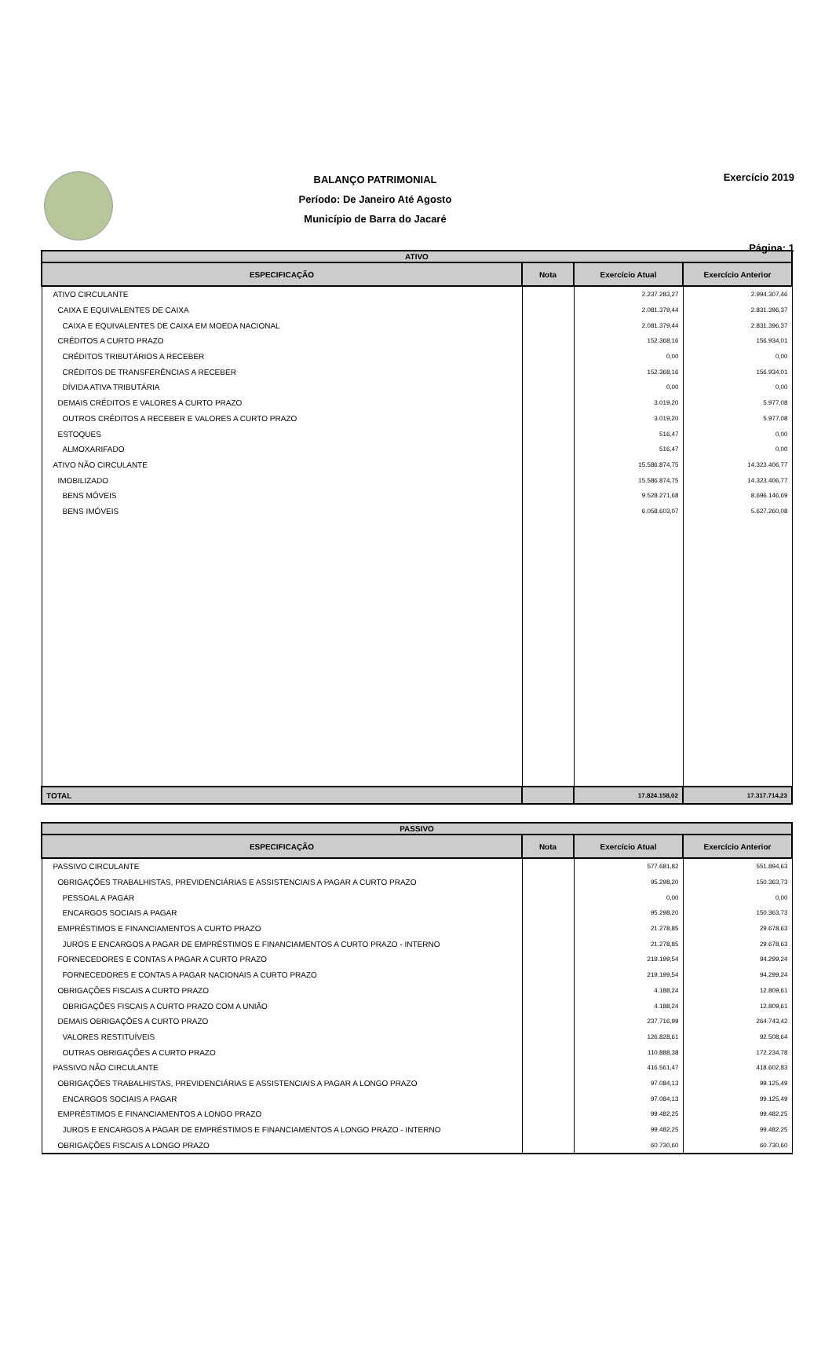BALANÇO PATRIMONIAL
Período: De Janeiro Até Agosto
Município de Barra do Jacaré
Exercício 2019
Página: 1
| ATIVO | | | |
| --- | --- | --- | --- |
| ESPECIFICAÇÃO | Nota | Exercício Atual | Exercício Anterior |
| ATIVO CIRCULANTE | | 2.237.283,27 | 2.994.307,46 |
| CAIXA E EQUIVALENTES DE CAIXA | | 2.081.379,44 | 2.831.396,37 |
| CAIXA E EQUIVALENTES DE CAIXA EM MOEDA NACIONAL | | 2.081.379,44 | 2.831.396,37 |
| CRÉDITOS A CURTO PRAZO | | 152.368,16 | 156.934,01 |
| CRÉDITOS TRIBUTÁRIOS A RECEBER | | 0,00 | 0,00 |
| CRÉDITOS DE TRANSFERÊNCIAS A RECEBER | | 152.368,16 | 156.934,01 |
| DÍVIDA ATIVA TRIBUTÁRIA | | 0,00 | 0,00 |
| DEMAIS CRÉDITOS E VALORES A CURTO PRAZO | | 3.019,20 | 5.977,08 |
| OUTROS CRÉDITOS A RECEBER E VALORES A CURTO PRAZO | | 3.019,20 | 5.977,08 |
| ESTOQUES | | 516,47 | 0,00 |
| ALMOXARIFADO | | 516,47 | 0,00 |
| ATIVO NÃO CIRCULANTE | | 15.586.874,75 | 14.323.406,77 |
| IMOBILIZADO | | 15.586.874,75 | 14.323.406,77 |
| BENS MÓVEIS | | 9.528.271,68 | 8.696.146,69 |
| BENS IMÓVEIS | | 6.058.603,07 | 5.627.260,08 |
| TOTAL | | 17.824.158,02 | 17.317.714,23 |
| PASSIVO | | | |
| --- | --- | --- | --- |
| ESPECIFICAÇÃO | Nota | Exercício Atual | Exercício Anterior |
| PASSIVO CIRCULANTE | | 577.681,82 | 551.894,63 |
| OBRIGAÇÕES TRABALHISTAS, PREVIDENCIÁRIAS E ASSISTENCIAIS A PAGAR A CURTO PRAZO | | 95.298,20 | 150.363,73 |
| PESSOAL A PAGAR | | 0,00 | 0,00 |
| ENCARGOS SOCIAIS A PAGAR | | 95.298,20 | 150.363,73 |
| EMPRÉSTIMOS E FINANCIAMENTOS A CURTO PRAZO | | 21.278,85 | 29.678,63 |
| JUROS E ENCARGOS A PAGAR DE EMPRÉSTIMOS E FINANCIAMENTOS A CURTO PRAZO - INTERNO | | 21.278,85 | 29.678,63 |
| FORNECEDORES E CONTAS A PAGAR A CURTO PRAZO | | 219.199,54 | 94.299,24 |
| FORNECEDORES E CONTAS A PAGAR NACIONAIS A CURTO PRAZO | | 219.199,54 | 94.299,24 |
| OBRIGAÇÕES FISCAIS A CURTO PRAZO | | 4.188,24 | 12.809,61 |
| OBRIGAÇÕES FISCAIS A CURTO PRAZO COM A UNIÃO | | 4.188,24 | 12.809,61 |
| DEMAIS OBRIGAÇÕES A CURTO PRAZO | | 237.716,99 | 264.743,42 |
| VALORES RESTITUÍVEIS | | 126.828,61 | 92.508,64 |
| OUTRAS OBRIGAÇÕES A CURTO PRAZO | | 110.888,38 | 172.234,78 |
| PASSIVO NÃO CIRCULANTE | | 416.561,47 | 418.602,83 |
| OBRIGAÇÕES TRABALHISTAS, PREVIDENCIÁRIAS E ASSISTENCIAIS A PAGAR A LONGO PRAZO | | 97.084,13 | 99.125,49 |
| ENCARGOS SOCIAIS A PAGAR | | 97.084,13 | 99.125,49 |
| EMPRÉSTIMOS E FINANCIAMENTOS A LONGO PRAZO | | 99.482,25 | 99.482,25 |
| JUROS E ENCARGOS A PAGAR DE EMPRÉSTIMOS E FINANCIAMENTOS A LONGO PRAZO - INTERNO | | 99.482,25 | 99.482,25 |
| OBRIGAÇÕES FISCAIS A LONGO PRAZO | | 60.730,60 | 60.730,60 |